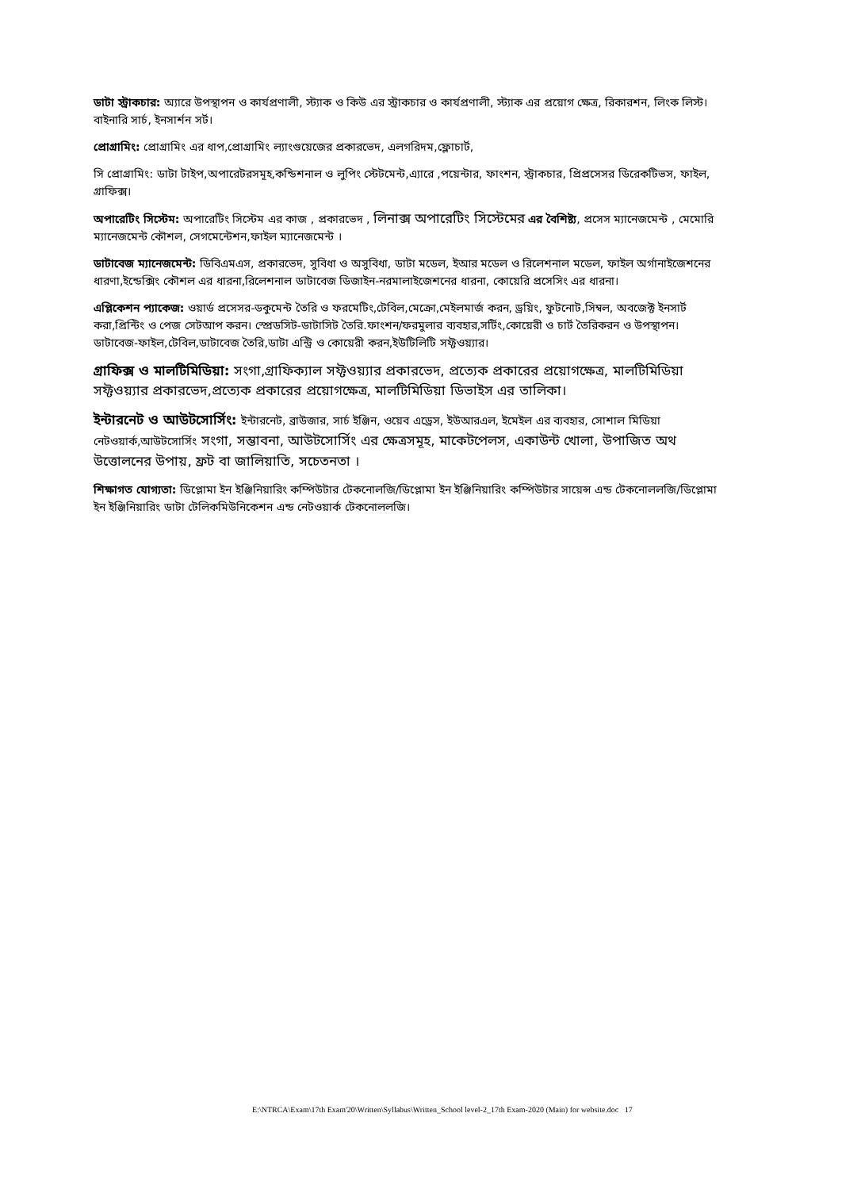ডাটা স্ট্রাকচার: অ্যারে উপস্থাপন ও কার্যপ্রণালী, স্ট্যাক ও কিউ এর স্ট্রাকচার ও কার্যপ্রণালী, স্ট্যাক এর প্রয়োগ ক্ষেত্র, রিকারশন, লিংক লিস্ট। বাইনারি সার্চ, ইনসার্শন সর্ট।
প্রোগ্রামিং: প্রোগ্রামিং এর ধাপ,প্রোগ্রামিং ল্যাংগুয়েজের প্রকারভেদ, এলগরিদম,ফ্লোচার্ট,
সি প্রোগ্রামিং: ডাটা টাইপ,অপারেটরসমূহ,কন্ডিশনাল ও লুপিং স্টেটমেন্ট,এ্যারে ,পয়েন্টার, ফাংশন, স্ট্রাকচার, প্রিপ্রসেসর ডিরেকটিভস, ফাইল, গ্রাফিক্স।
অপারেটিং সিস্টেম: অপারেটিং সিস্টেম এর কাজ , প্রকারভেদ , লিনাক্স অপারেটিং সিস্টেমের এর বৈশিষ্ট্য, প্রসেস ম্যানেজমেন্ট , মেমোরি ম্যানেজমেন্ট কৌশল, সেগমেন্টেশন,ফাইল ম্যানেজমেন্ট ।
ডাটাবেজ ম্যানেজমেন্ট: ডিবিএমএস, প্রকারভেদ, সুবিধা ও অসুবিধা, ডাটা মডেল, ইআর মডেল ও রিলেশনাল মডেল, ফাইল অর্গানাইজেশনের ধারণা,ইন্ডেক্সিং কৌশল এর ধারনা,রিলেশনাল ডাটাবেজ ডিজাইন-নরমালাইজেশনের ধারনা, কোয়েরি প্রসেসিং এর ধারনা।
এপ্লিকেশন প্যাকেজ: ওয়ার্ড প্রসেসর-ডকুমেন্ট তৈরি ও ফরমেটিং,টেবিল,মেক্রো,মেইলমার্জ করন, ড্রয়িং, ফুটনোট,সিম্বল, অবজেক্ট ইনসার্ট করা,প্রিন্টিং ও পেজ সেটআপ করন। স্প্রেডসিট-ডাটাসিট তৈরি.ফাংশন/ফরমুলার ব্যবহার,সর্টিং,কোয়েরী ও চার্ট তৈরিকরন ও উপস্থাপন।ডাটাবেজ-ফাইল,টেবিল,ডাটাবেজ তৈরি,ডাটা এন্ট্রি ও কোয়েরী করন,ইউটিলিটি সফ্টওয়্যার।
গ্রাফিক্স ও মালটিমিডিয়া: সংগা,গ্রাফিক্যাল সফ্টওয়্যার প্রকারভেদ, প্রত্যেক প্রকারের প্রয়োগক্ষেত্র, মালটিমিডিয়া সফ্টওয়্যার প্রকারভেদ,প্রত্যেক প্রকারের প্রয়োগক্ষেত্র, মালটিমিডিয়া ডিভাইস এর তালিকা।
ইন্টারনেট ও আউটসোর্সিং: ইন্টারনেট, ব্রাউজার, সার্চ ইঞ্জিন, ওয়েব এড্রেস, ইউআরএল, ইমেইল এর ব্যবহার, সোশাল মিডিয়া নেটওয়ার্ক,আউটসোর্সিং সংগা, সম্ভাবনা, আউটসোর্সিং এর ক্ষেত্রসমূহ, মাকেটপেলস, একাউন্ট খোলা, উপাজিত অথ উত্তোলনের উপায়, ফ্রট বা জালিয়াতি, সচেতনতা ।
শিক্ষাগত যোগ্যতা: ডিপ্লোমা ইন ইঞ্জিনিয়ারিং কম্পিউটার টেকনোলজি/ডিপ্লোমা ইন ইঞ্জিনিয়ারিং কম্পিউটার সায়েন্স এন্ড টেকনোললজি/ডিপ্লোমা ইন ইঞ্জিনিয়ারিং ডাটা টেলিকমিউনিকেশন এন্ড নেটওয়ার্ক টেকনোললজি।
E:\NTRCA\Exam\17th Exam'20\Written\Syllabus\Written_School level-2_17th Exam-2020 (Main) for website.doc 17